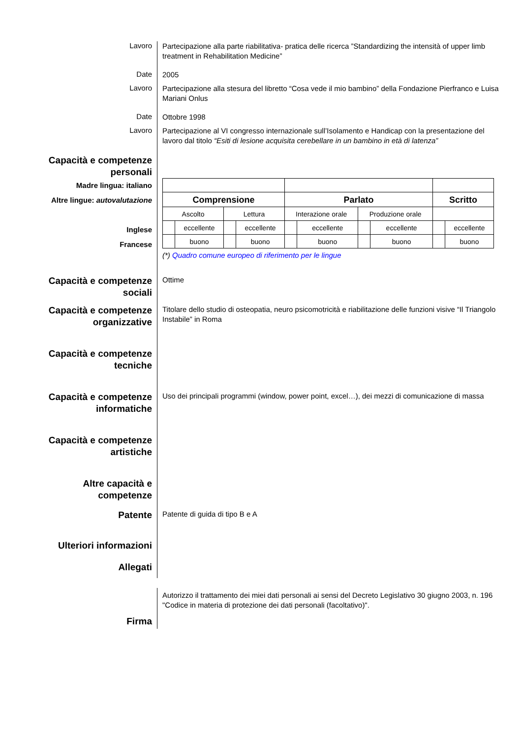Lavoro
Partecipazione alla parte riabilitativa- pratica delle ricerca ”Standardizing the intensità of upper limb treatment in Rehabilitation Medicine”
Date
2005
Lavoro
Partecipazione alla stesura del libretto “Cosa vede il mio bambino” della Fondazione Pierfranco e Luisa Mariani Onlus
Date
Ottobre 1998
Lavoro
Partecipazione al VI congresso internazionale sull’Isolamento e Handicap con la presentazione del lavoro dal titolo “Esiti di lesione acquisita cerebellare in un bambino in età di latenza”
Capacità e competenze personali
Madre lingua: italiano
Altre lingue: autovalutazione
Inglese
Francese
| Comprensione | | | | Parlato | | | | Scritto | |
| Ascolto | | Lettura | | Interazione orale | | Produzione orale | | | |
| | eccellente | | eccellente | | eccellente | | eccellente | | eccellente |
| | buono | | buono | | buono | | buono | | buono |
(*) Quadro comune europeo di riferimento per le lingue
Capacità e competenze sociali
Ottime
Capacità e competenze organizzative
Titolare dello studio di osteopatia, neuro psicomotricità e riabilitazione delle funzioni visive “Il Triangolo Instabile” in Roma
Capacità e competenze tecniche
Capacità e competenze informatiche
Uso dei principali programmi (window, power point, excel…), dei mezzi di comunicazione di massa
Capacità e competenze artistiche
Altre capacità e competenze
Patente
Patente di guida di tipo B e A
Ulteriori informazioni
Allegati
Firma
Autorizzo il trattamento dei miei dati personali ai sensi del Decreto Legislativo 30 giugno 2003, n. 196 "Codice in materia di protezione dei dati personali (facoltativo)".